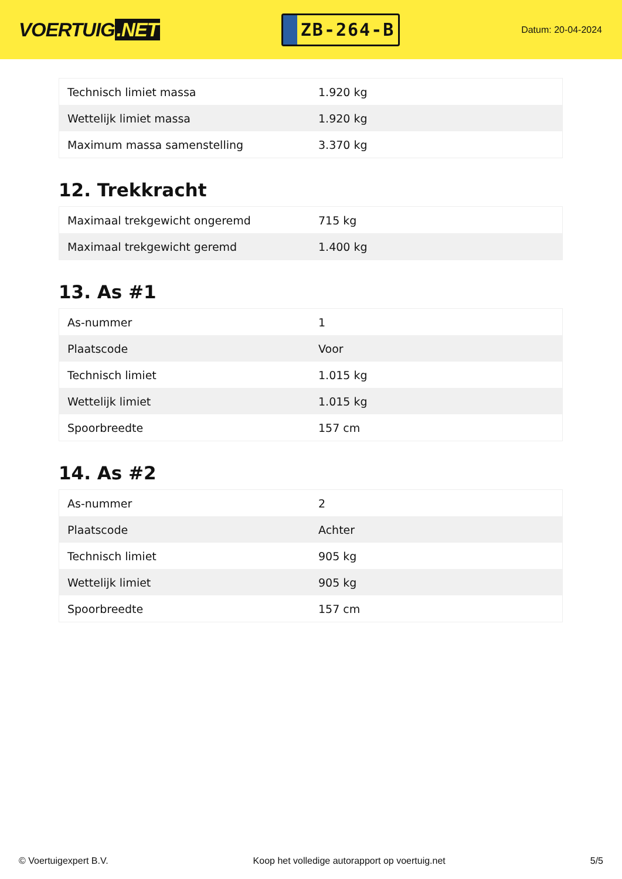VOERTUIG.NET
ZB-264-B
Datum: 20-04-2024
| Technisch limiet massa | 1.920 kg |
| Wettelijk limiet massa | 1.920 kg |
| Maximum massa samenstelling | 3.370 kg |
12. Trekkracht
| Maximaal trekgewicht ongeremd | 715 kg |
| Maximaal trekgewicht geremd | 1.400 kg |
13. As #1
| As-nummer | 1 |
| Plaatscode | Voor |
| Technisch limiet | 1.015 kg |
| Wettelijk limiet | 1.015 kg |
| Spoorbreedte | 157 cm |
14. As #2
| As-nummer | 2 |
| Plaatscode | Achter |
| Technisch limiet | 905 kg |
| Wettelijk limiet | 905 kg |
| Spoorbreedte | 157 cm |
© Voertuigexpert B.V. Koop het volledige autorapport op voertuig.net 5/5